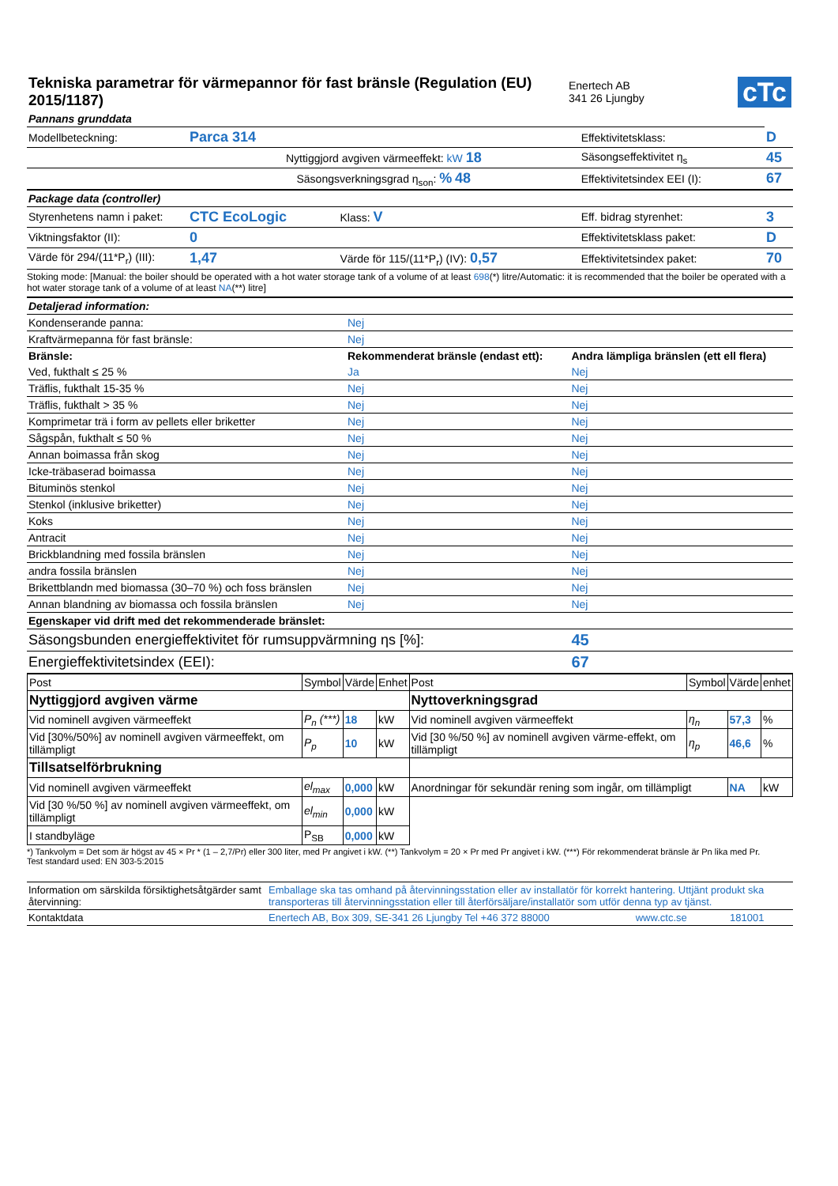| Tekniska parametrar för värmepannor för fast bränsle (Regulation (EU) 2015/1187) | Enertech AB 341 26 Ljungby | cTc |
| Pannans grunddata | | | | |
| Modellbeteckning: | Parca 314 | | Effektivitetsklass: | D |
| | Nyttiggjord avgiven värmeeffekt: kW 18 | | Säsongseffektivitet η<sub>s</sub> | 45 |
| | Säsongsverkningsgrad η<sub>son</sub>: % 48 | | Effektivitetsindex EEI (I): | 67 |
| Package data (controller) | | | | |
| Styrenhetens namn i paket: | CTC EcoLogic | Klass: V | Eff. bidrag styrenhet: | 3 |
| Viktningsfaktor (II): | 0 | | Effektivitetsklass paket: | D |
| Värde för 294/(11*P<sub>r</sub>) (III): | 1,47 | Värde för 115/(11*P<sub>r</sub>) (IV): 0,57 | Effektivitetsindex paket: | 70 |
Stoking mode: [Manual: the boiler should be operated with a hot water storage tank of a volume of at least 698(*) litre/Automatic: it is recommended that the boiler be operated with a hot water storage tank of a volume of at least NA(**) litre]
| Detaljerad information: | | |
| Kondenserande panna: | Nej | |
| Kraftvärmepanna för fast bränsle: | Nej | |
| Bränsle: | Rekommenderat bränsle (endast ett): | Andra lämpliga bränslen (ett ell flera) |
| Ved, fukthalt ≤ 25 % | Ja | Nej |
| Träflis, fukthalt 15-35 % | Nej | Nej |
| Träflis, fukthalt > 35 % | Nej | Nej |
| Komprimetar trä i form av pellets eller briketter | Nej | Nej |
| Sågspån, fukthalt ≤ 50 % | Nej | Nej |
| Annan boimassa från skog | Nej | Nej |
| Icke-träbaserad boimassa | Nej | Nej |
| Bituminös stenkol | Nej | Nej |
| Stenkol (inklusive briketter) | Nej | Nej |
| Koks | Nej | Nej |
| Antracit | Nej | Nej |
| Brickblandning med fossila bränslen | Nej | Nej |
| andra fossila bränslen | Nej | Nej |
| Brikettblandn med biomassa (30–70 %) och foss bränslen | Nej | Nej |
| Annan blandning av biomassa och fossila bränslen | Nej | Nej |
| Egenskaper vid drift med det rekommenderade bränslet: | | |
| Säsongsbunden energieffektivitet för rumsuppvärmning ηs [%]: | | 45 |
| Energieffektivitetsindex (EEI): | | 67 |
| Post | Symbol | Värde | Enhet | Post | Symbol | Värde | enhet |
| Nyttiggjord avgiven värme | | | | Nyttoverkningsgrad | | | |
| Vid nominell avgiven värmeeffekt | P<sub>n</sub> (***) | 18 | kW | Vid nominell avgiven värmeeffekt | η<sub>n</sub> | 57,3 | % |
| Vid [30%/50%] av nominell avgiven värmeeffekt, om tillämpligt | P<sub>p</sub> | 10 | kW | Vid [30 %/50 %] av nominell avgiven värme-effekt, om tillämpligt | η<sub>p</sub> | 46,6 | % |
| Tillsatselförbrukning | | | | | | | |
| Vid nominell avgiven värmeeffekt | el<sub>max</sub> | 0,000 | kW | Anordningar för sekundär rening som ingår, om tillämpligt | | NA | kW |
| Vid [30 %/50 %] av nominell avgiven värmeeffekt, om tillämpligt | el<sub>min</sub> | 0,000 | kW | | | | |
| I standbyläge | P<sub>SB</sub> | 0,000 | kW | | | | |
*) Tankvolym = Det som är högst av 45 × Pr * (1 – 2,7/Pr) eller 300 liter, med Pr angivet i kW. (**) Tankvolym = 20 × Pr med Pr angivet i kW. (***) För rekommenderat bränsle är Pn lika med Pr.
Test standard used: EN 303-5:2015
| Information om särskilda försiktighetsåtgärder samt återvinning: | Emballage ska tas omhand på återvinningsstation eller av installatör för korrekt hantering. Uttjänt produkt ska transporteras till återvinningsstation eller till återförsäljare/installatör som utför denna typ av tjänst. | | |
| Kontaktdata | Enertech AB, Box 309, SE-341 26 Ljungby Tel +46 372 88000 | www.ctc.se | 181001 |